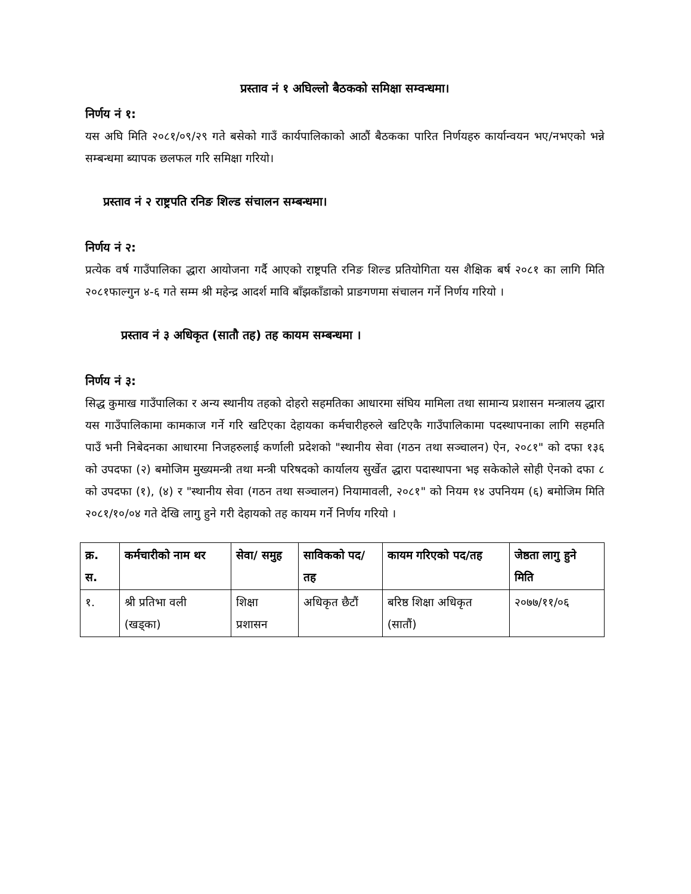प्रस्ताव नं १ अघिल्लो बैठकको समिक्षा सम्वन्धमा।
निर्णय नं १:
यस अघि मिति २०८१/०९/२९ गते बसेको गाउँ कार्यपालिकाको आठौं बैठकका पारित निर्णयहरु कार्यान्वयन भए/नभएको भन्ने सम्बन्धमा ब्यापक छलफल गरि समिक्षा गरियो।
प्रस्ताव नं २ राष्ट्रपति रनिङ शिल्ड संचालन सम्बन्धमा।
निर्णय नं २:
प्रत्येक वर्ष गाउँपालिका द्धारा आयोजना गर्दै आएको राष्ट्रपति रनिङ शिल्ड प्रतियोगिता यस शैक्षिक बर्ष २०८१ का लागि मिति २०८१फाल्गुन ४-६ गते सम्म श्री महेन्द्र आदर्श मावि बाँझकाँडाको प्राङगणमा संचालन गर्ने निर्णय गरियो ।
प्रस्ताव नं ३ अधिकृत (सातौ तह) तह कायम सम्बन्धमा ।
निर्णय नं ३:
सिद्ध कुमाख गाउँपालिका र अन्य स्थानीय तहको दोहरो सहमतिका आधारमा संघिय मामिला तथा सामान्य प्रशासन मन्त्रालय द्धारा यस गाउँपालिकामा कामकाज गर्ने गरि खटिएका देहायका कर्मचारीहरुले खटिएकै गाउँपालिकामा पदस्थापनाका लागि सहमति पाउँ भनी निबेदनका आधारमा निजहरुलाई कर्णाली प्रदेशको "स्थानीय सेवा (गठन तथा सञ्चालन) ऐन, २०८१" को दफा १३६ को उपदफा (२) बमोजिम मुख्यमन्त्री तथा मन्त्री परिषदको कार्यालय सुर्खेत द्धारा पदास्थापना भइ सकेकोले सोही ऐनको दफा ८ को उपदफा (१), (४) र "स्थानीय सेवा (गठन तथा सञ्चालन) नियामावली, २०८१" को नियम १४ उपनियम (६) बमोजिम मिति २०८१/१०/०४ गते देखि लागु हुने गरी देहायको तह कायम गर्ने निर्णय गरियो ।
| क्र. स. | कर्मचारीको नाम थर | सेवा/ समुह | साविकको पद/तह | कायम गरिएको पद/तह | जेष्ठता लागु हुने मिति |
| --- | --- | --- | --- | --- | --- |
| १. | श्री प्रतिभा वली (खड्का) | शिक्षा प्रशासन | अधिकृत छैटौं | बरिष्ठ शिक्षा अधिकृत (सातौं) | २०७७/११/०६ |